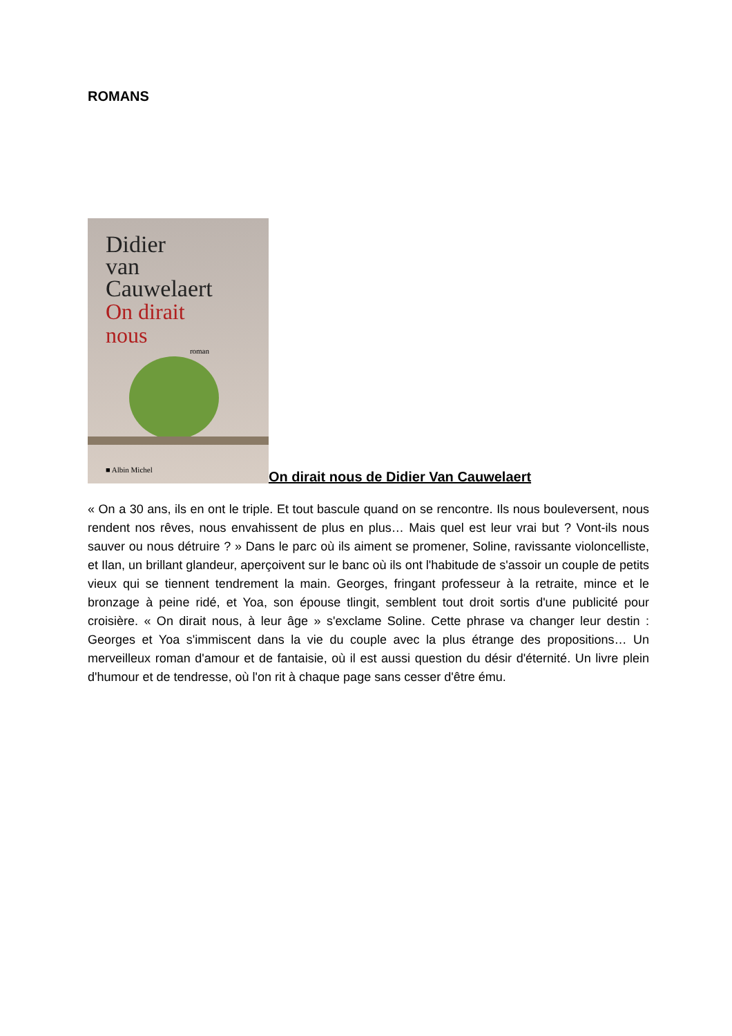ROMANS
Didier
van
Cauwelaert
On dirait
nous
roman
■ Albin Michel
On dirait nous de Didier Van Cauwelaert
« On a 30 ans, ils en ont le triple. Et tout bascule quand on se rencontre. Ils nous bouleversent, nous rendent nos rêves, nous envahissent de plus en plus… Mais quel est leur vrai but ? Vont-ils nous sauver ou nous détruire ? » Dans le parc où ils aiment se promener, Soline, ravissante violoncelliste, et Ilan, un brillant glandeur, aperçoivent sur le banc où ils ont l'habitude de s'assoir un couple de petits vieux qui se tiennent tendrement la main. Georges, fringant professeur à la retraite, mince et le bronzage à peine ridé, et Yoa, son épouse tlingit, semblent tout droit sortis d'une publicité pour croisière. « On dirait nous, à leur âge » s'exclame Soline. Cette phrase va changer leur destin : Georges et Yoa s'immiscent dans la vie du couple avec la plus étrange des propositions… Un merveilleux roman d'amour et de fantaisie, où il est aussi question du désir d'éternité. Un livre plein d'humour et de tendresse, où l'on rit à chaque page sans cesser d'être ému.